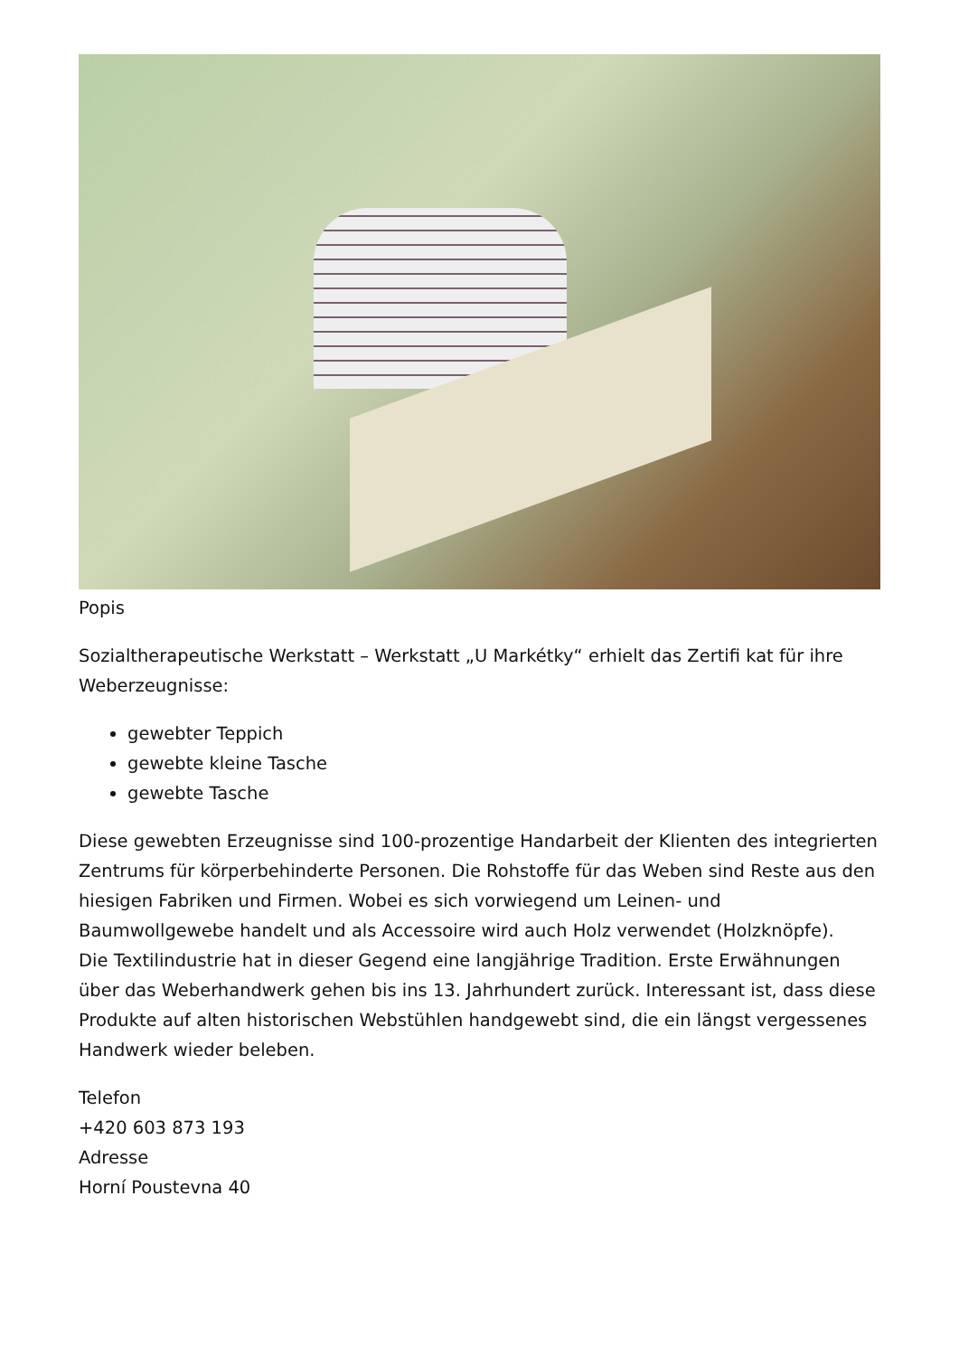Popis
Sozialtherapeutische Werkstatt – Werkstatt „U Markétky“ erhielt das Zertifi kat für ihre Weberzeugnisse:
gewebter Teppich
gewebte kleine Tasche
gewebte Tasche
Diese gewebten Erzeugnisse sind 100-prozentige Handarbeit der Klienten des integrierten Zentrums für körperbehinderte Personen. Die Rohstoffe für das Weben sind Reste aus den hiesigen Fabriken und Firmen. Wobei es sich vorwiegend um Leinen- und Baumwollgewebe handelt und als Accessoire wird auch Holz verwendet (Holzknöpfe).
Die Textilindustrie hat in dieser Gegend eine langjährige Tradition. Erste Erwähnungen über das Weberhandwerk gehen bis ins 13. Jahrhundert zurück. Interessant ist, dass diese Produkte auf alten historischen Webstühlen handgewebt sind, die ein längst vergessenes Handwerk wieder beleben.
Telefon
+420 603 873 193
Adresse
Horní Poustevna 40